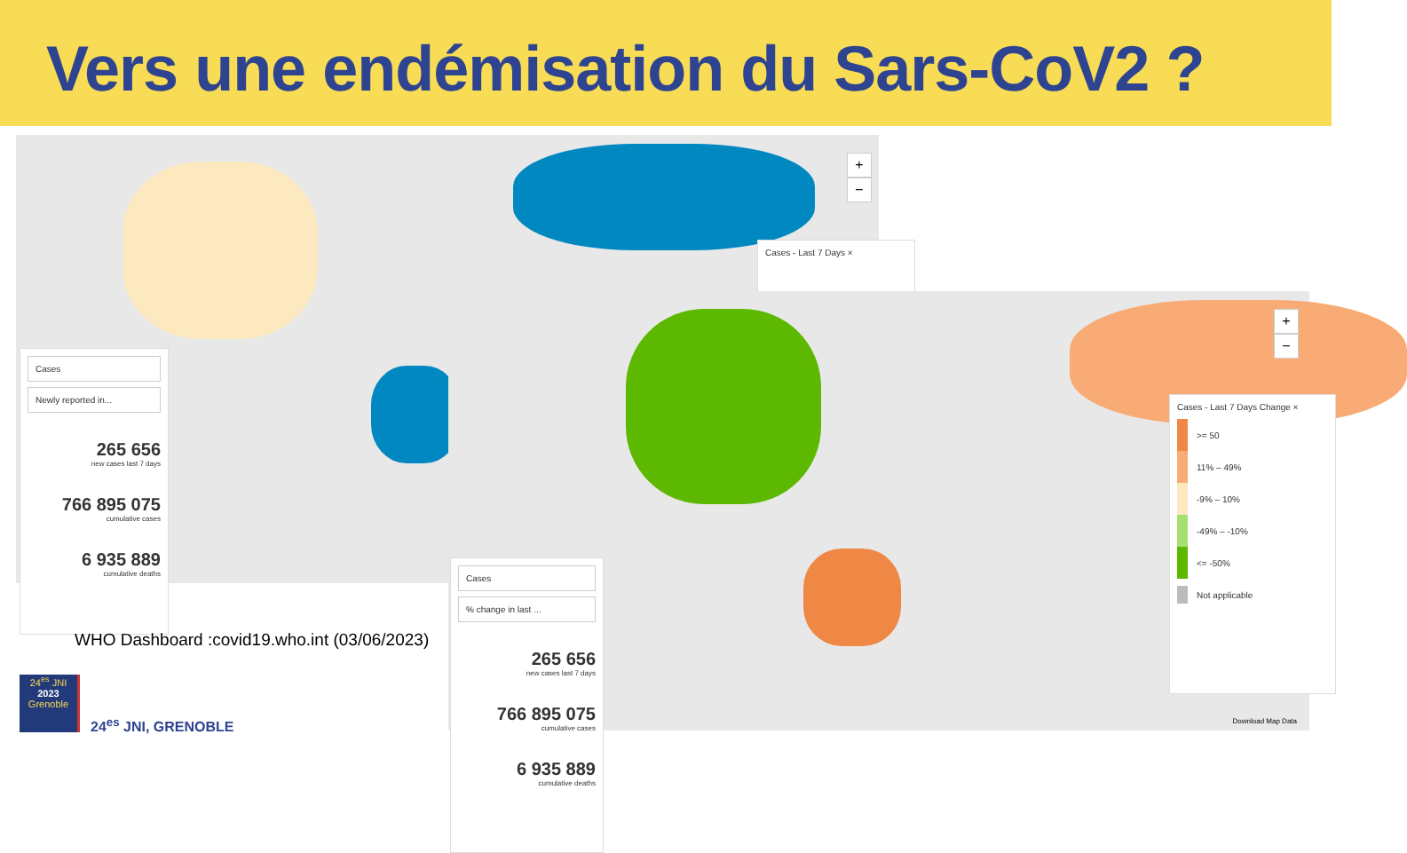Vers une endémisation du Sars-CoV2 ?
+
−
Cases - Last 7 Days ×
Cases
Newly reported in...
265 656
new cases last 7 days
766 895 075
cumulative cases
6 935 889
cumulative deaths
+
−
Cases
% change in last ...
265 656
new cases last 7 days
766 895 075
cumulative cases
6 935 889
cumulative deaths
Cases - Last 7 Days Change ×
>= 50
11% – 49%
-9% – 10%
-49% – -10%
<= -50%
Not applicable
Download Map Data
WHO Dashboard :covid19.who.int (03/06/2023)
24<sup>es</sup> JNI
2023
Grenoble
24<sup>es</sup> JNI, GRENOBLE